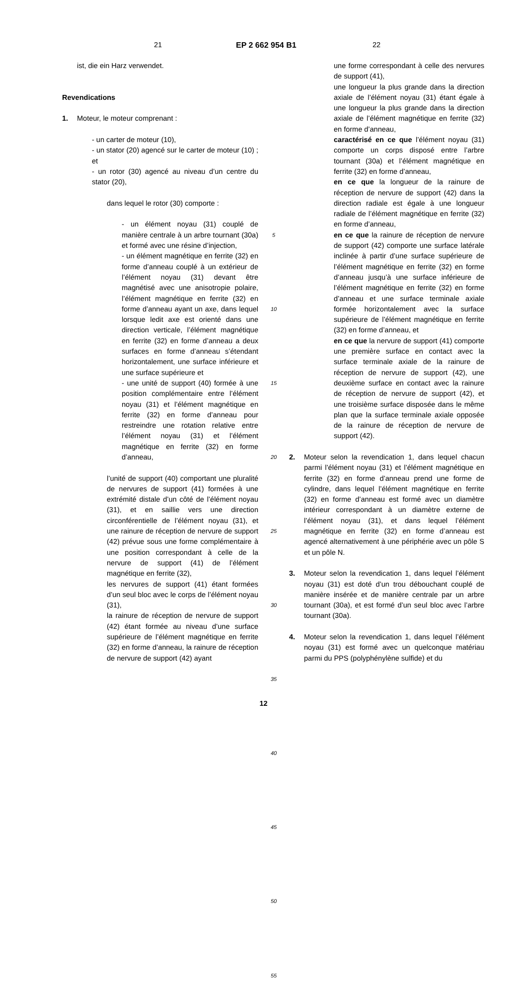21 EP 2 662 954 B1 22
ist, die ein Harz verwendet.
Revendications
1. Moteur, le moteur comprenant :
- un carter de moteur (10),
- un stator (20) agencé sur le carter de moteur (10) ; et
- un rotor (30) agencé au niveau d’un centre du stator (20),
dans lequel le rotor (30) comporte :
- un élément noyau (31) couplé de manière centrale à un arbre tournant (30a) et formé avec une résine d’injection,
- un élément magnétique en ferrite (32) en forme d’anneau couplé à un extérieur de l’élément noyau (31) devant être magnétisé avec une anisotropie polaire, l’élément magnétique en ferrite (32) en forme d’anneau ayant un axe, dans lequel lorsque ledit axe est orienté dans une direction verticale, l’élément magnétique en ferrite (32) en forme d’anneau a deux surfaces en forme d’anneau s’étendant horizontalement, une surface inférieure et une surface supérieure et
- une unité de support (40) formée à une position complémentaire entre l’élément noyau (31) et l’élément magnétique en ferrite (32) en forme d’anneau pour restreindre une rotation relative entre l’élément noyau (31) et l’élément magnétique en ferrite (32) en forme d’anneau,
l’unité de support (40) comportant une pluralité de nervures de support (41) formées à une extrémité distale d’un côté de l’élément noyau (31), et en saillie vers une direction circonférentielle de l’élément noyau (31), et une rainure de réception de nervure de support (42) prévue sous une forme complémentaire à une position correspondant à celle de la nervure de support (41) de l’élément magnétique en ferrite (32),
les nervures de support (41) étant formées d’un seul bloc avec le corps de l’élément noyau (31),
la rainure de réception de nervure de support (42) étant formée au niveau d’une surface supérieure de l’élément magnétique en ferrite (32) en forme d’anneau, la rainure de réception de nervure de support (42) ayant
5
10
15
20
25
30
35
40
45
50
55
une forme correspondant à celle des nervures de support (41),
une longueur la plus grande dans la direction axiale de l’élément noyau (31) étant égale à une longueur la plus grande dans la direction axiale de l’élément magnétique en ferrite (32) en forme d’anneau,
caractérisé en ce que l’élément noyau (31) comporte un corps disposé entre l’arbre tournant (30a) et l’élément magnétique en ferrite (32) en forme d’anneau,
en ce que la longueur de la rainure de réception de nervure de support (42) dans la direction radiale est égale à une longueur radiale de l’élément magnétique en ferrite (32) en forme d’anneau,
en ce que la rainure de réception de nervure de support (42) comporte une surface latérale inclinée à partir d’une surface supérieure de l’élément magnétique en ferrite (32) en forme d’anneau jusqu’à une surface inférieure de l’élément magnétique en ferrite (32) en forme d’anneau et une surface terminale axiale formée horizontalement avec la surface supérieure de l’élément magnétique en ferrite (32) en forme d’anneau, et
en ce que la nervure de support (41) comporte une première surface en contact avec la surface terminale axiale de la rainure de réception de nervure de support (42), une deuxième surface en contact avec la rainure de réception de nervure de support (42), et une troisième surface disposée dans le même plan que la surface terminale axiale opposée de la rainure de réception de nervure de support (42).
2. Moteur selon la revendication 1, dans lequel chacun parmi l’élément noyau (31) et l’élément magnétique en ferrite (32) en forme d’anneau prend une forme de cylindre, dans lequel l’élément magnétique en ferrite (32) en forme d’anneau est formé avec un diamètre intérieur correspondant à un diamètre externe de l’élément noyau (31), et dans lequel l’élément magnétique en ferrite (32) en forme d’anneau est agencé alternativement à une périphérie avec un pôle S et un pôle N.
3. Moteur selon la revendication 1, dans lequel l’élément noyau (31) est doté d’un trou débouchant couplé de manière insérée et de manière centrale par un arbre tournant (30a), et est formé d’un seul bloc avec l’arbre tournant (30a).
4. Moteur selon la revendication 1, dans lequel l’élément noyau (31) est formé avec un quelconque matériau parmi du PPS (polyphénylène sulfide) et du
12